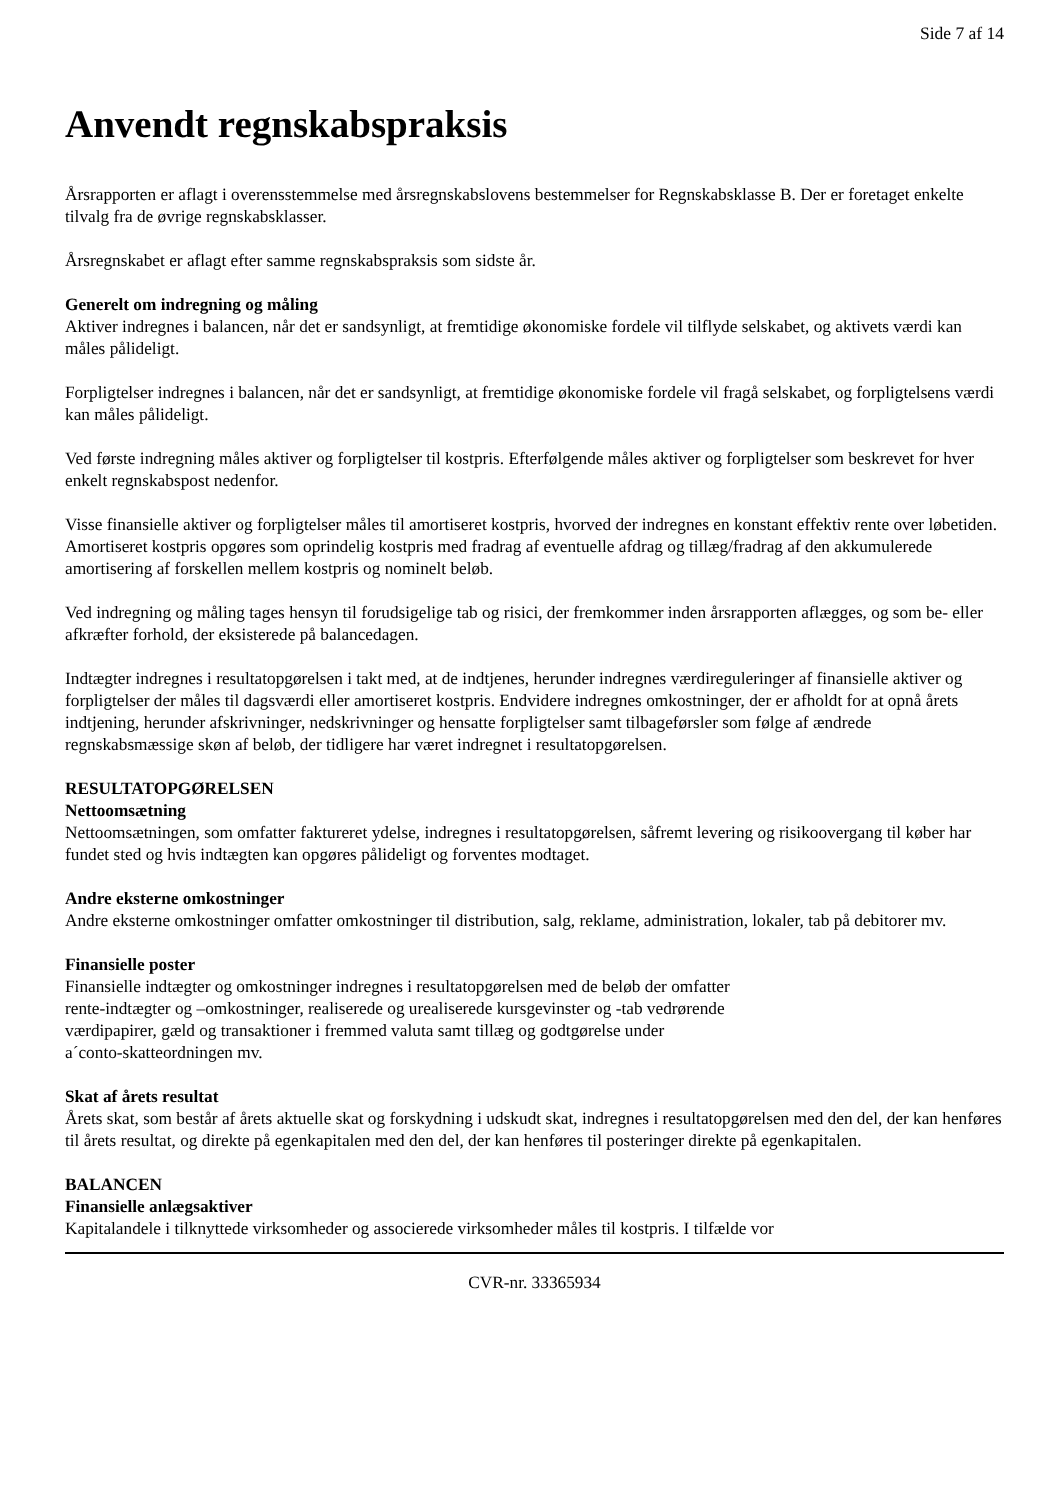Side 7 af 14
Anvendt regnskabspraksis
Årsrapporten er aflagt i overensstemmelse med årsregnskabslovens bestemmelser for Regnskabsklasse B. Der er foretaget enkelte tilvalg fra de øvrige regnskabsklasser.
Årsregnskabet er aflagt efter samme regnskabspraksis som sidste år.
Generelt om indregning og måling
Aktiver indregnes i balancen, når det er sandsynligt, at fremtidige økonomiske fordele vil tilflyde selskabet, og aktivets værdi kan måles pålideligt.
Forpligtelser indregnes i balancen, når det er sandsynligt, at fremtidige økonomiske fordele vil fragå selskabet, og forpligtelsens værdi kan måles pålideligt.
Ved første indregning måles aktiver og forpligtelser til kostpris. Efterfølgende måles aktiver og forpligtelser som beskrevet for hver enkelt regnskabspost nedenfor.
Visse finansielle aktiver og forpligtelser måles til amortiseret kostpris, hvorved der indregnes en konstant effektiv rente over løbetiden. Amortiseret kostpris opgøres som oprindelig kostpris med fradrag af eventuelle afdrag og tillæg/fradrag af den akkumulerede amortisering af forskellen mellem kostpris og nominelt beløb.
Ved indregning og måling tages hensyn til forudsigelige tab og risici, der fremkommer inden årsrapporten aflægges, og som be- eller afkræfter forhold, der eksisterede på balancedagen.
Indtægter indregnes i resultatopgørelsen i takt med, at de indtjenes, herunder indregnes værdireguleringer af finansielle aktiver og forpligtelser der måles til dagsværdi eller amortiseret kostpris. Endvidere indregnes omkostninger, der er afholdt for at opnå årets indtjening, herunder afskrivninger, nedskrivninger og hensatte forpligtelser samt tilbageførsler som følge af ændrede regnskabsmæssige skøn af beløb, der tidligere har været indregnet i resultatopgørelsen.
RESULTATOPGØRELSEN
Nettoomsætning
Nettoomsætningen, som omfatter faktureret ydelse, indregnes i resultatopgørelsen, såfremt levering og risikoovergang til køber har fundet sted og hvis indtægten kan opgøres pålideligt og forventes modtaget.
Andre eksterne omkostninger
Andre eksterne omkostninger omfatter omkostninger til distribution, salg, reklame, administration, lokaler, tab på debitorer mv.
Finansielle poster
Finansielle indtægter og omkostninger indregnes i resultatopgørelsen med de beløb der omfatter
rente-indtægter og –omkostninger, realiserede og urealiserede kursgevinster og -tab vedrørende
værdipapirer, gæld og transaktioner i fremmed valuta samt tillæg og godtgørelse under
a´conto-skatteordningen mv.
Skat af årets resultat
Årets skat, som består af årets aktuelle skat og forskydning i udskudt skat, indregnes i resultatopgørelsen med den del, der kan henføres til årets resultat, og direkte på egenkapitalen med den del, der kan henføres til posteringer direkte på egenkapitalen.
BALANCEN
Finansielle anlægsaktiver
Kapitalandele i tilknyttede virksomheder og associerede virksomheder måles til kostpris. I tilfælde vor
CVR-nr. 33365934